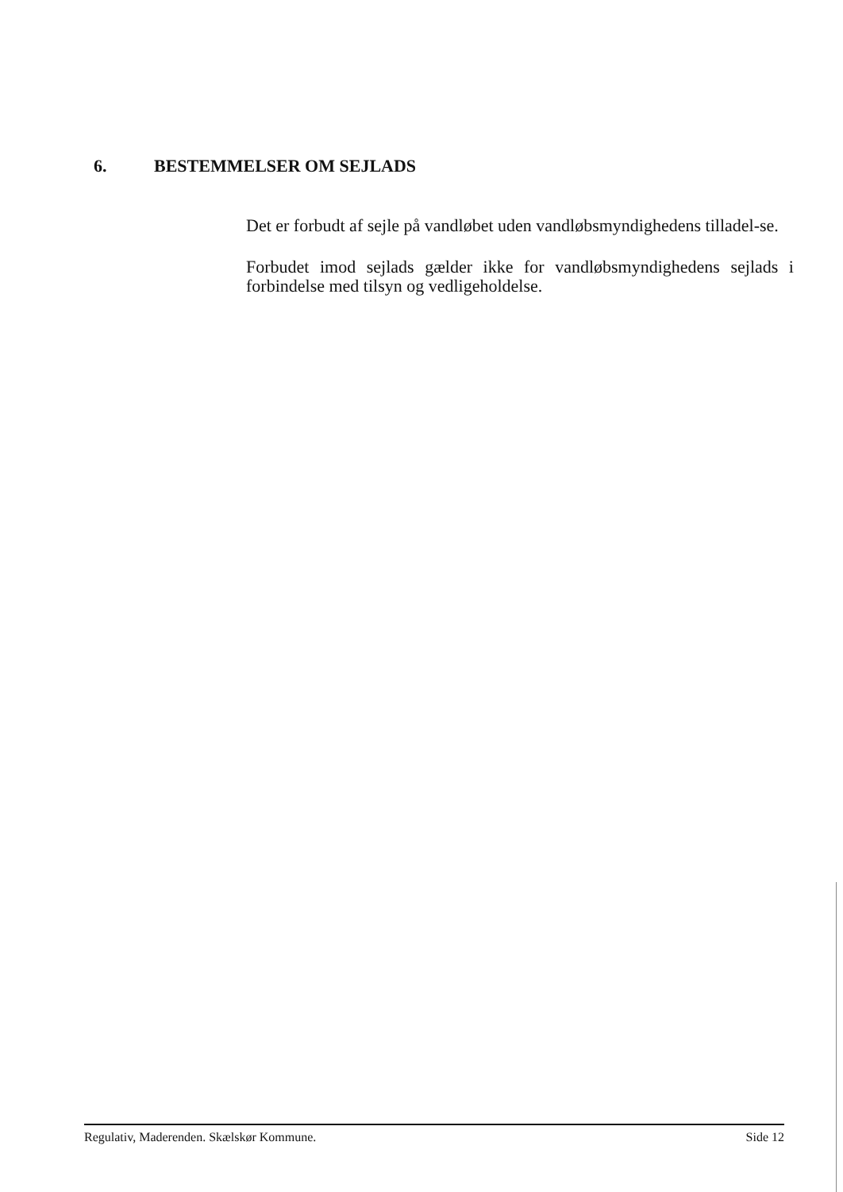6. BESTEMMELSER OM SEJLADS
Det er forbudt af sejle på vandløbet uden vandløbsmyndighedens tilladel-se.
Forbudet imod sejlads gælder ikke for vandløbsmyndighedens sejlads i forbindelse med tilsyn og vedligeholdelse.
Regulativ, Maderenden. Skælskør Kommune. Side 12